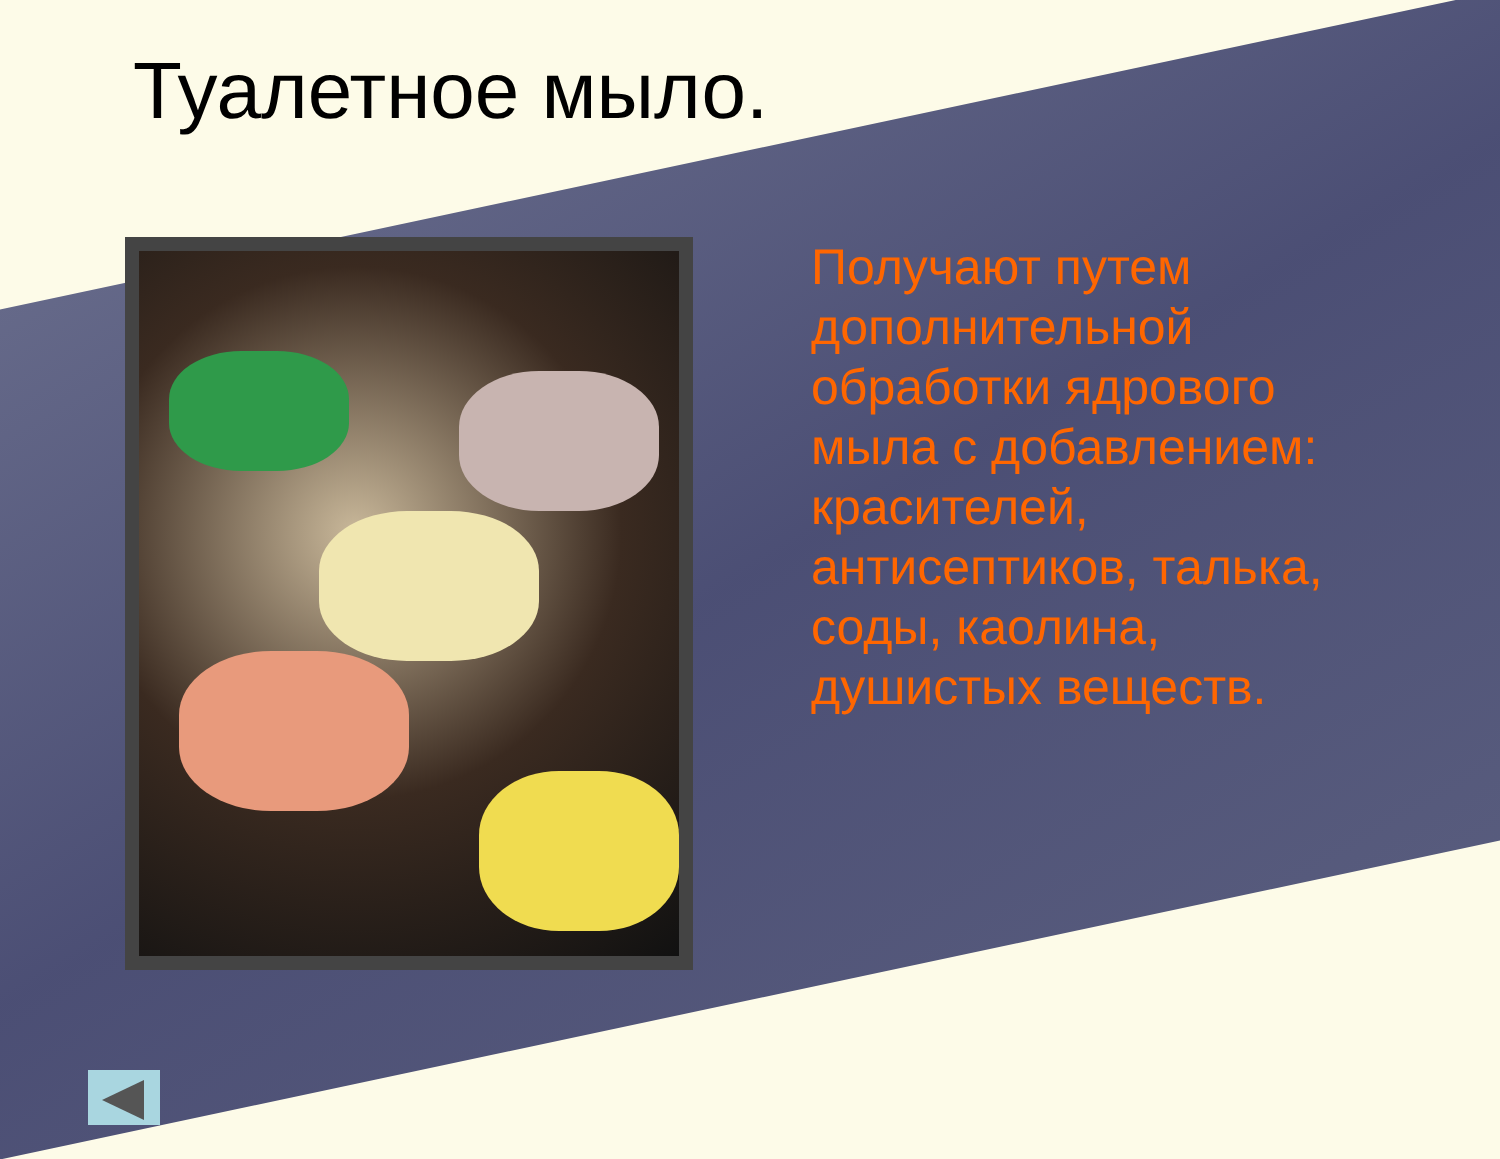Туалетное мыло.
Получают путем дополнительной обработки ядрового мыла с добавлением: красителей, антисептиков, талька, соды, каолина, душистых веществ.